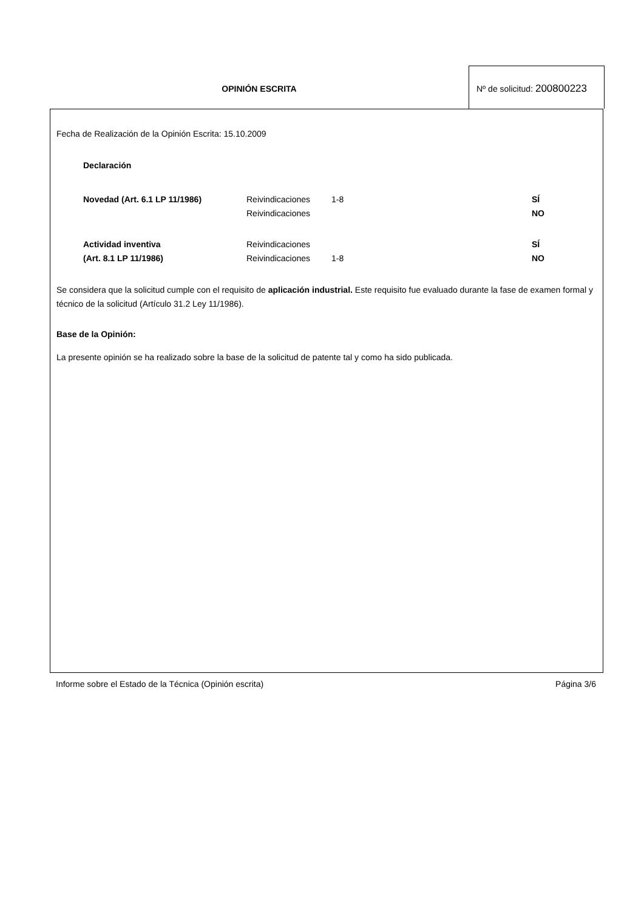OPINIÓN ESCRITA
Nº de solicitud: 200800223
Fecha de Realización de la Opinión Escrita: 15.10.2009
Declaración
| Novedad (Art. 6.1 LP 11/1986) | Reivindicaciones | 1-8 | SÍ |
| | Reivindicaciones | | NO |
| Actividad inventiva | Reivindicaciones | | SÍ |
| (Art. 8.1 LP 11/1986) | Reivindicaciones | 1-8 | NO |
Se considera que la solicitud cumple con el requisito de aplicación industrial. Este requisito fue evaluado durante la fase de examen formal y técnico de la solicitud (Artículo 31.2 Ley 11/1986).
Base de la Opinión:
La presente opinión se ha realizado sobre la base de la solicitud de patente tal y como ha sido publicada.
Informe sobre el Estado de la Técnica (Opinión escrita) Página 3/6